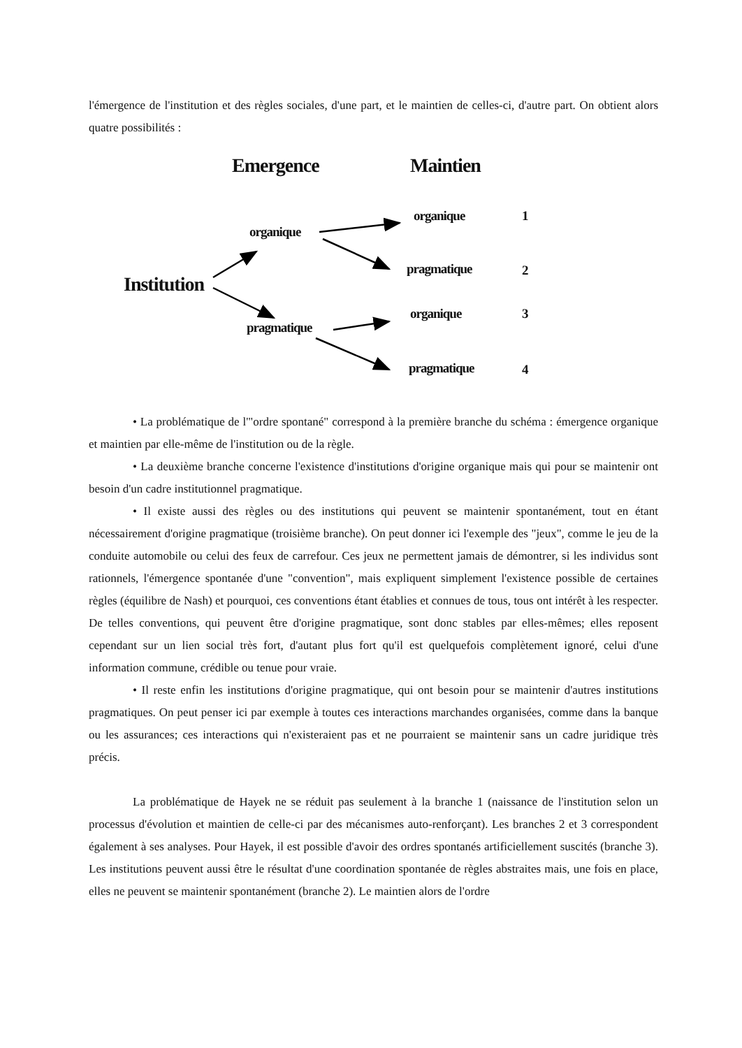l'émergence de l'institution et des règles sociales, d'une part, et le maintien de celles-ci, d'autre part. On obtient alors quatre possibilités :
Emergence Maintien
Institution
organique
pragmatique
organique
pragmatique
organique
pragmatique
1
2
3
4
• La problématique de l'"ordre spontané" correspond à la première branche du schéma : émergence organique et maintien par elle-même de l'institution ou de la règle.
• La deuxième branche concerne l'existence d'institutions d'origine organique mais qui pour se maintenir ont besoin d'un cadre institutionnel pragmatique.
• Il existe aussi des règles ou des institutions qui peuvent se maintenir spontanément, tout en étant nécessairement d'origine pragmatique (troisième branche). On peut donner ici l'exemple des "jeux", comme le jeu de la conduite automobile ou celui des feux de carrefour. Ces jeux ne permettent jamais de démontrer, si les individus sont rationnels, l'émergence spontanée d'une "convention", mais expliquent simplement l'existence possible de certaines règles (équilibre de Nash) et pourquoi, ces conventions étant établies et connues de tous, tous ont intérêt à les respecter. De telles conventions, qui peuvent être d'origine pragmatique, sont donc stables par elles-mêmes; elles reposent cependant sur un lien social très fort, d'autant plus fort qu'il est quelquefois complètement ignoré, celui d'une information commune, crédible ou tenue pour vraie.
• Il reste enfin les institutions d'origine pragmatique, qui ont besoin pour se maintenir d'autres institutions pragmatiques. On peut penser ici par exemple à toutes ces interactions marchandes organisées, comme dans la banque ou les assurances; ces interactions qui n'existeraient pas et ne pourraient se maintenir sans un cadre juridique très précis.
La problématique de Hayek ne se réduit pas seulement à la branche 1 (naissance de l'institution selon un processus d'évolution et maintien de celle-ci par des mécanismes auto-renforçant). Les branches 2 et 3 correspondent également à ses analyses. Pour Hayek, il est possible d'avoir des ordres spontanés artificiellement suscités (branche 3). Les institutions peuvent aussi être le résultat d'une coordination spontanée de règles abstraites mais, une fois en place, elles ne peuvent se maintenir spontanément (branche 2). Le maintien alors de l'ordre